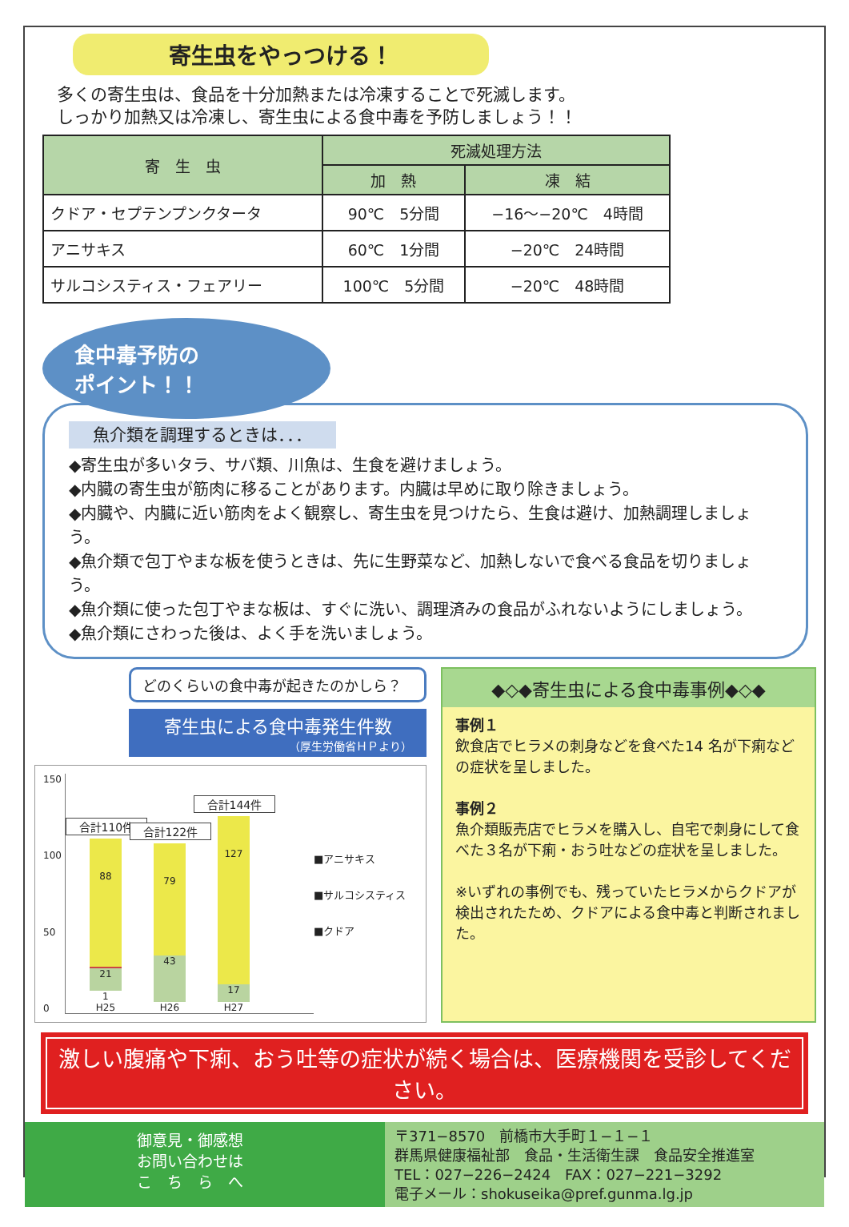寄生虫をやっつける！
多くの寄生虫は、食品を十分加熱または冷凍することで死滅します。
しっかり加熱又は冷凍し、寄生虫による食中毒を予防しましょう！！
| 寄 生 虫 | 死滅処理方法 | |
| --- | --- | --- |
| | 加 熱 | 凍 結 |
| クドア・セプテンプンクタータ | 90℃ 5分間 | −16〜−20℃ 4時間 |
| アニサキス | 60℃ 1分間 | −20℃ 24時間 |
| サルコシスティス・フェアリー | 100℃ 5分間 | −20℃ 48時間 |
食中毒予防の
ポイント！！
魚介類を調理するときは．．．
◆寄生虫が多いタラ、サバ類、川魚は、生食を避けましょう。
◆内臓の寄生虫が筋肉に移ることがあります。内臓は早めに取り除きましょう。
◆内臓や、内臓に近い筋肉をよく観察し、寄生虫を見つけたら、生食は避け、加熱調理しましょう。
◆魚介類で包丁やまな板を使うときは、先に生野菜など、加熱しないで食べる食品を切りましょう。
◆魚介類に使った包丁やまな板は、すぐに洗い、調理済みの食品がふれないようにしましょう。
◆魚介類にさわった後は、よく手を洗いましょう。
どのくらいの食中毒が起きたのかしら？
寄生虫による食中毒発生件数
（厚生労働省ＨＰより）
150
100
50
0
合計110件
88
21
1
H25
合計122件
79
43
H26
合計144件
127
17
H27
■アニサキス
■サルコシスティス
■クドア
◆◇◆寄生虫による食中毒事例◆◇◆
事例１
飲食店でヒラメの刺身などを食べた14 名が下痢などの症状を呈しました。
事例２
魚介類販売店でヒラメを購入し、自宅で刺身にして食べた３名が下痢・おう吐などの症状を呈しました。
※いずれの事例でも、残っていたヒラメからクドアが検出されたため、クドアによる食中毒と判断されました。
激しい腹痛や下痢、おう吐等の症状が続く場合は、医療機関を受診してください。
御意見・御感想
お問い合わせは
こ　ち　ら　へ
〒371−8570　前橋市大手町１−１−１
群馬県健康福祉部　食品・生活衛生課　食品安全推進室
TEL：027−226−2424　FAX：027−221−3292
電子メール：shokuseika@pref.gunma.lg.jp